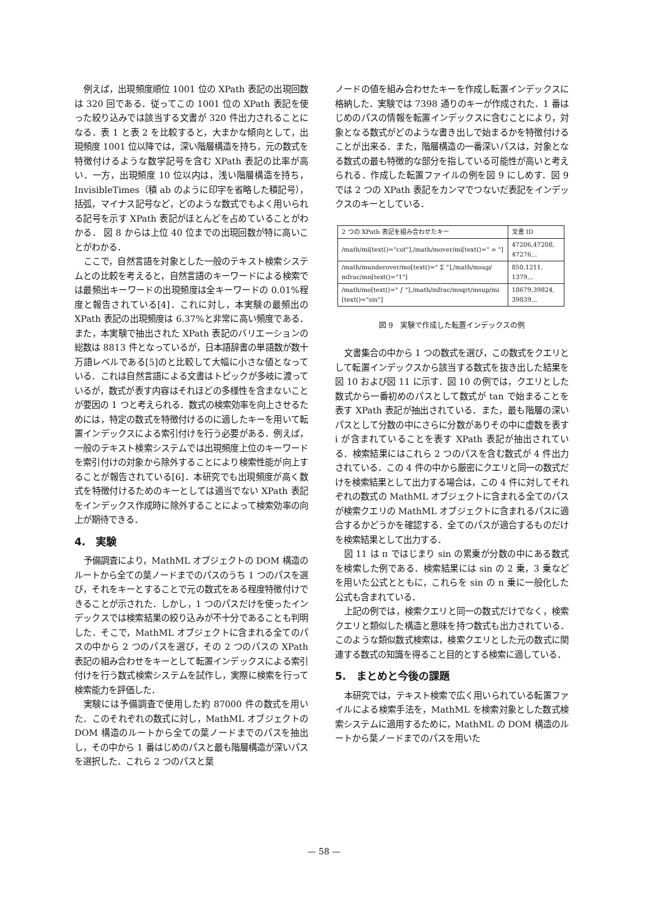例えば，出現頻度順位 1001 位の XPath 表記の出現回数は 320 回である．従ってこの 1001 位の XPath 表記を使った絞り込みでは該当する文書が 320 件出力されることになる．表 1 と表 2 を比較すると，大まかな傾向として，出現頻度 1001 位以降では，深い階層構造を持ち，元の数式を特徴付けるような数学記号を含む XPath 表記の比率が高い．一方，出現頻度 10 位以内は，浅い階層構造を持ち，InvisibleTimes（積 ab のように印字を省略した積記号），括弧，マイナス記号など，どのような数式でもよく用いられる記号を示す XPath 表記がほとんどを占めていることがわかる． 図 8 からは上位 40 位までの出現回数が特に高いことがわかる．
ここで，自然言語を対象とした一般のテキスト検索システムとの比較を考えると，自然言語のキーワードによる検索では最頻出キーワードの出現頻度は全キーワードの 0.01%程度と報告されている[4]．これに対し，本実験の最頻出の XPath 表記の出現頻度は 6.37%と非常に高い頻度である．また，本実験で抽出された XPath 表記のバリエーションの総数は 8813 件となっているが，日本語辞書の単語数が数十万語レベルである[5]のと比較して大幅に小さな値となっている．これは自然言語による文書はトピックが多岐に渡っているが，数式が表す内容はそれほどの多様性を含まないことが要因の 1 つと考えられる．数式の検索効率を向上させるためには，特定の数式を特徴付けるのに適したキーを用いて転置インデックスによる索引付けを行う必要がある．例えば，一般のテキスト検索システムでは出現頻度上位のキーワードを索引付けの対象から除外することにより検索性能が向上することが報告されている[6]．本研究でも出現頻度が高く数式を特徴付けるためのキーとしては適当でない XPath 表記をインデックス作成時に除外することによって検索効率の向上が期待できる．
4.　実験
予備調査により，MathML オブジェクトの DOM 構造のルートから全ての葉ノードまでのパスのうち 1 つのパスを選び，それをキーとすることで元の数式をある程度特徴付けできることが示された．しかし，1 つのパスだけを使ったインデックスでは検索結果の絞り込みが不十分であることも判明した．そこで，MathML オブジェクトに含まれる全てのパスの中から 2 つのパスを選び，その 2 つのパスの XPath 表記の組み合わせをキーとして転置インデックスによる索引付けを行う数式検索システムを試作し，実際に検索を行って検索能力を評価した．
実験には予備調査で使用した約 87000 件の数式を用いた．このそれぞれの数式に対し，MathML オブジェクトの DOM 構造のルートから全ての葉ノードまでのパスを抽出し，その中から 1 番はじめのパスと最も階層構造が深いパスを選択した．これら 2 つのパスと葉
ノードの値を組み合わせたキーを作成し転置インデックスに格納した．実験では 7398 通りのキーが作成された．1 番はじめのパスの情報を転置インデックスに含むことにより，対象となる数式がどのような書き出しで始まるかを特徴付けることが出来る．また，階層構造の一番深いパスは，対象となる数式の最も特徴的な部分を指している可能性が高いと考えられる．作成した転置ファイルの例を図 9 にしめす．図 9 では 2 つの XPath 表記をカンマでつないだ表記をインデックスのキーとしている．
| 2 つの XPath 表記を組み合わせたキー | 文書 ID |
| --- | --- |
| /math/mi[text()="cot"],/math/mover/mi[text()=" ∞ "] | 47206,47208, 47276,.. |
| /math/munderover/mo[text()=" Σ "],/math/msup/ mfrac/mn[text()="1"] | 850,1211, 1379,.. |
| /math/mo[text()=" ∫ "],/math/mfrac/msqrt/msup/mi [text()="sin"] | 18679,39824, 39839,.. |
図 9　実験で作成した転置インデックスの例
文書集合の中から 1 つの数式を選び，この数式をクエリとして転置インデックスから該当する数式を抜き出した結果を図 10 および図 11 に示す．図 10 の例では，クエリとした数式から一番初めのパスとして数式が tan で始まることを表す XPath 表記が抽出されている．また，最も階層の深いパスとして分数の中にさらに分数がありその中に虚数を表す i が含まれていることを表す XPath 表記が抽出されている．検索結果にはこれら 2 つのパスを含む数式が 4 件出力されている．この 4 件の中から厳密にクエリと同一の数式だけを検索結果として出力する場合は，この 4 件に対してそれぞれの数式の MathML オブジェクトに含まれる全てのパスが検索クエリの MathML オブジェクトに含まれるパスに適合するかどうかを確認する．全てのパスが適合するものだけを検索結果として出力する．
図 11 は π ではじまり sin の累乗が分数の中にある数式を検索した例である．検索結果には sin の 2 乗，3 乗などを用いた公式とともに，これらを sin の n 乗に一般化した公式も含まれている．
上記の例では，検索クエリと同一の数式だけでなく，検索クエリと類似した構造と意味を持つ数式も出力されている．このような類似数式検索は，検索クエリとした元の数式に関連する数式の知識を得ること目的とする検索に適している．
5.　まとめと今後の課題
本研究では，テキスト検索で広く用いられている転置ファイルによる検索手法を，MathML を検索対象とした数式検索システムに適用するために，MathML の DOM 構造のルートから葉ノードまでのパスを用いた
— 58 —